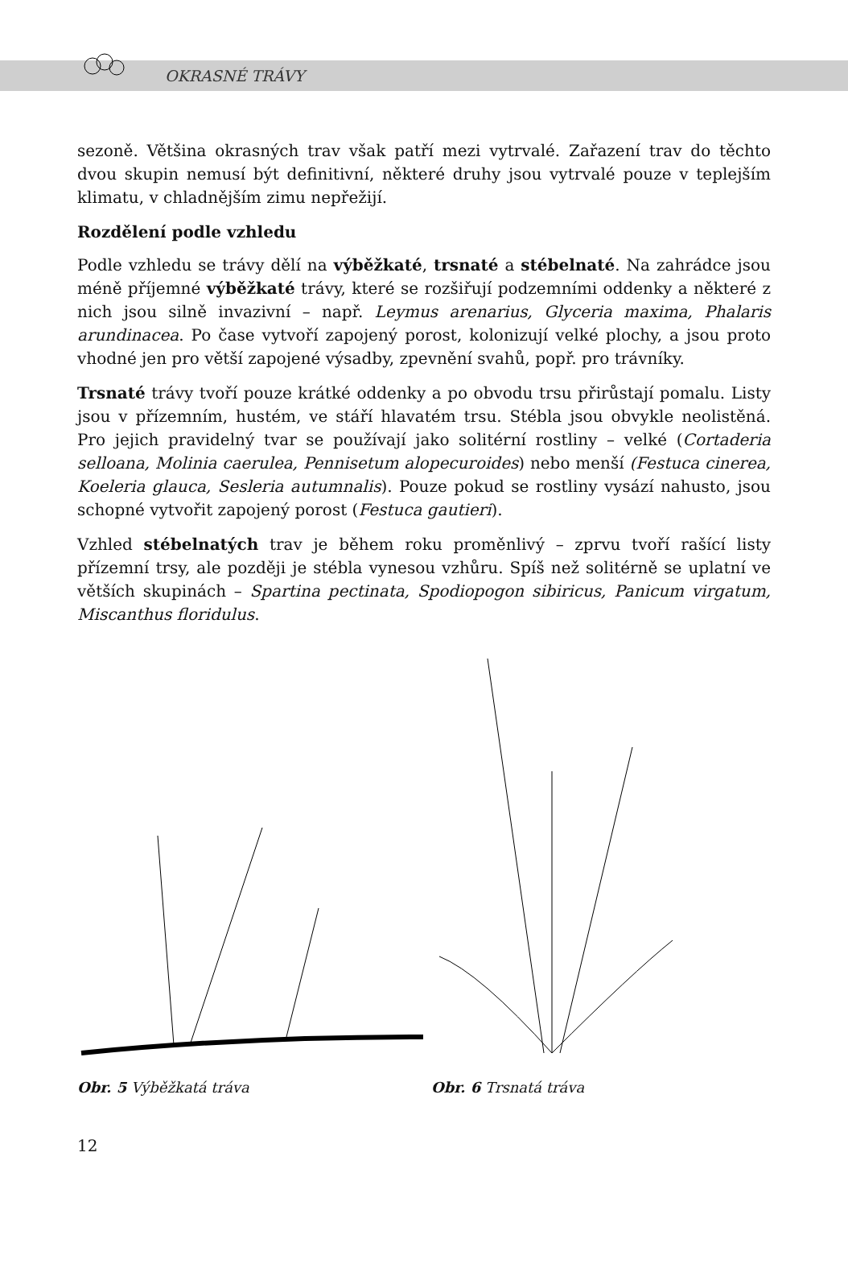OKRASNÉ TRÁVY
sezoně. Většina okrasných trav však patří mezi vytrvalé. Zařazení trav do těchto dvou skupin nemusí být definitivní, některé druhy jsou vytrvalé pouze v teplejším klimatu, v chladnějším zimu nepřežijí.
Rozdělení podle vzhledu
Podle vzhledu se trávy dělí na výběžkaté, trsnaté a stébelnaté. Na zahrádce jsou méně příjemné výběžkaté trávy, které se rozšiřují podzemními oddenky a některé z nich jsou silně invazivní – např. Leymus arenarius, Glyceria maxima, Phalaris arundinacea. Po čase vytvoří zapojený porost, kolonizují velké plochy, a jsou proto vhodné jen pro větší zapojené výsadby, zpevnění svahů, popř. pro trávníky.
Trsnaté trávy tvoří pouze krátké oddenky a po obvodu trsu přirůstají pomalu. Listy jsou v přízemním, hustém, ve stáří hlavatém trsu. Stébla jsou obvykle neolistěná. Pro jejich pravidelný tvar se používají jako solitérní rostliny – velké (Cortaderia selloana, Molinia caerulea, Pennisetum alopecuroides) nebo menší (Festuca cinerea, Koeleria glauca, Sesleria autumnalis). Pouze pokud se rostliny vysází nahusto, jsou schopné vytvořit zapojený porost (Festuca gautieri).
Vzhled stébelnatých trav je během roku proměnlivý – zprvu tvoří rašící listy přízemní trsy, ale později je stébla vynesou vzhůru. Spíš než solitérně se uplatní ve větších skupinách – Spartina pectinata, Spodiopogon sibiricus, Panicum virgatum, Miscanthus floridulus.
Obr. 5 Výběžkatá tráva
Obr. 6 Trsnatá tráva
12